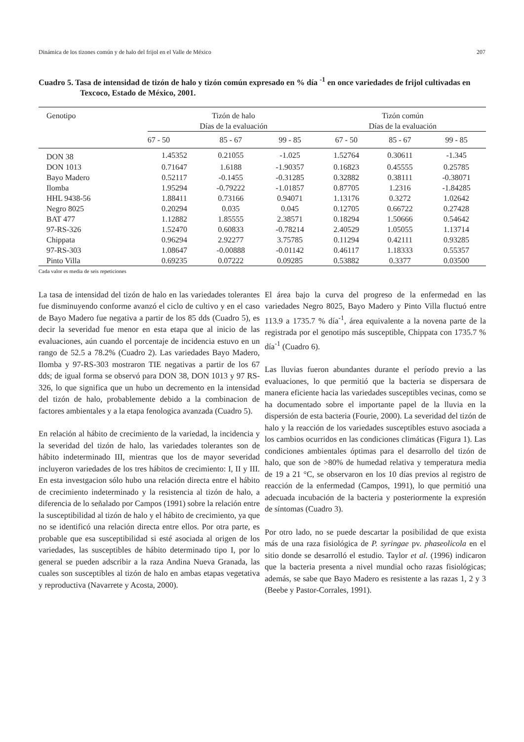Dinámica de los tizones común y de halo del frijol en el Valle de México 207
Cuadro 5. Tasa de intensidad de tizón de halo y tizón común expresado en % día <sup>-1</sup> en once variedades de frijol cultivadas en Texcoco, Estado de México, 2001.
| Genotipo | Tizón de halo Días de la evaluación | | | Tizón común Días de la evaluación | | |
| --- | --- | --- | --- | --- | --- | --- |
| | 67 - 50 | 85 - 67 | 99 - 85 | 67 - 50 | 85 - 67 | 99 - 85 |
| DON 38 | 1.45352 | 0.21055 | -1.025 | 1.52764 | 0.30611 | -1.345 |
| DON 1013 | 0.71647 | 1.6188 | -1.90357 | 0.16823 | 0.45555 | 0.25785 |
| Bayo Madero | 0.52117 | -0.1455 | -0.31285 | 0.32882 | 0.38111 | -0.38071 |
| Ilomba | 1.95294 | -0.79222 | -1.01857 | 0.87705 | 1.2316 | -1.84285 |
| HHL 9438-56 | 1.88411 | 0.73166 | 0.94071 | 1.13176 | 0.3272 | 1.02642 |
| Negro 8025 | 0.20294 | 0.035 | 0.045 | 0.12705 | 0.66722 | 0.27428 |
| BAT 477 | 1.12882 | 1.85555 | 2.38571 | 0.18294 | 1.50666 | 0.54642 |
| 97-RS-326 | 1.52470 | 0.60833 | -0.78214 | 2.40529 | 1.05055 | 1.13714 |
| Chippata | 0.96294 | 2.92277 | 3.75785 | 0.11294 | 0.42111 | 0.93285 |
| 97-RS-303 | 1.08647 | -0.00888 | -0.01142 | 0.46117 | 1.18333 | 0.55357 |
| Pinto Villa | 0.69235 | 0.07222 | 0.09285 | 0.53882 | 0.3377 | 0.03500 |
Cada valor es media de seis repeticiones
La tasa de intensidad del tizón de halo en las variedades tolerantes fue disminuyendo conforme avanzó el ciclo de cultivo y en el caso de Bayo Madero fue negativa a partir de los 85 dds (Cuadro 5), es decir la severidad fue menor en esta etapa que al inicio de las evaluaciones, aún cuando el porcentaje de incidencia estuvo en un rango de 52.5 a 78.2% (Cuadro 2). Las variedades Bayo Madero, Ilomba y 97-RS-303 mostraron TIE negativas a partir de los 67 dds; de igual forma se observó para DON 38, DON 1013 y 97 RS-326, lo que significa que un hubo un decremento en la intensidad del tizón de halo, probablemente debido a la combinacion de factores ambientales y a la etapa fenologica avanzada (Cuadro 5).
En relación al hábito de crecimiento de la variedad, la incidencia y la severidad del tizón de halo, las variedades tolerantes son de hábito indeterminado III, mientras que los de mayor severidad incluyeron variedades de los tres hábitos de crecimiento: I, II y III. En esta investgacion sólo hubo una relación directa entre el hábito de crecimiento indeterminado y la resistencia al tizón de halo, a diferencia de lo señalado por Campos (1991) sobre la relación entre la susceptibilidad al tizón de halo y el hábito de crecimiento, ya que no se identificó una relación directa entre ellos. Por otra parte, es probable que esa susceptibilidad si esté asociada al origen de los variedades, las susceptibles de hábito determinado tipo I, por lo general se pueden adscribir a la raza Andina Nueva Granada, las cuales son susceptibles al tizón de halo en ambas etapas vegetativa y reproductiva (Navarrete y Acosta, 2000).
El área bajo la curva del progreso de la enfermedad en las variedades Negro 8025, Bayo Madero y Pinto Villa fluctuó entre 113.9 a 1735.7 % día<sup>-1</sup>, área equivalente a la novena parte de la registrada por el genotipo más susceptible, Chippata con 1735.7 % día<sup>-1</sup> (Cuadro 6).
Las lluvias fueron abundantes durante el período previo a las evaluaciones, lo que permitió que la bacteria se dispersara de manera eficiente hacia las variedades susceptibles vecinas, como se ha documentado sobre el importante papel de la lluvia en la dispersión de esta bacteria (Fourie, 2000). La severidad del tizón de halo y la reacción de los variedades susceptibles estuvo asociada a los cambios ocurridos en las condiciones climáticas (Figura 1). Las condiciones ambientales óptimas para el desarrollo del tizón de halo, que son de >80% de humedad relativa y temperatura media de 19 a 21 °C, se observaron en los 10 días previos al registro de reacción de la enfermedad (Campos, 1991), lo que permitió una adecuada incubación de la bacteria y posteriormente la expresión de síntomas (Cuadro 3).
Por otro lado, no se puede descartar la posibilidad de que exista más de una raza fisiológica de P. syringae pv. phaseolicola en el sitio donde se desarrolló el estudio. Taylor et al. (1996) indicaron que la bacteria presenta a nivel mundial ocho razas fisiológicas; además, se sabe que Bayo Madero es resistente a las razas 1, 2 y 3 (Beebe y Pastor-Corrales, 1991).